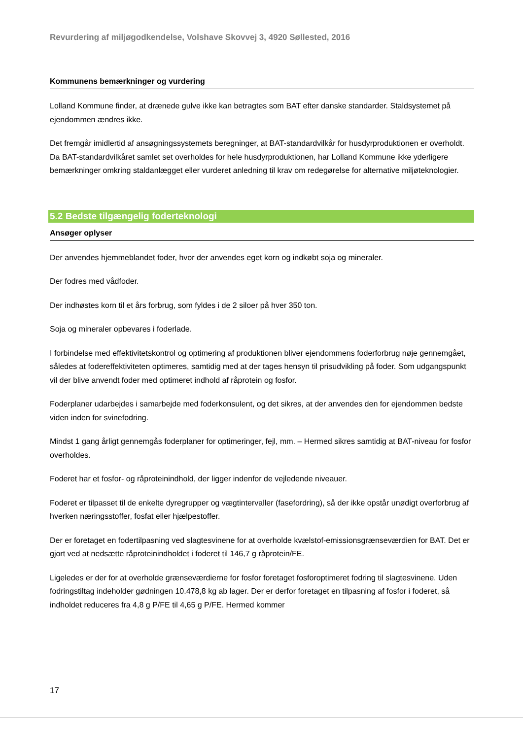Revurdering af miljøgodkendelse, Volshave Skovvej 3, 4920 Søllested, 2016
Kommunens bemærkninger og vurdering
Lolland Kommune finder, at drænede gulve ikke kan betragtes som BAT efter danske standarder. Staldsystemet på ejendommen ændres ikke.
Det fremgår imidlertid af ansøgningssystemets beregninger, at BAT-standardvilkår for husdyrproduktionen er overholdt. Da BAT-standardvilkåret samlet set overholdes for hele husdyrproduktionen, har Lolland Kommune ikke yderligere bemærkninger omkring staldanlægget eller vurderet anledning til krav om redegørelse for alternative miljøteknologier.
5.2 Bedste tilgængelig foderteknologi
Ansøger oplyser
Der anvendes hjemmeblandet foder, hvor der anvendes eget korn og indkøbt soja og mineraler.
Der fodres med vådfoder.
Der indhøstes korn til et års forbrug, som fyldes i de 2 siloer på hver 350 ton.
Soja og mineraler opbevares i foderlade.
I forbindelse med effektivitetskontrol og optimering af produktionen bliver ejendommens foderforbrug nøje gennemgået, således at fodereffektiviteten optimeres, samtidig med at der tages hensyn til prisudvikling på foder. Som udgangspunkt vil der blive anvendt foder med optimeret indhold af råprotein og fosfor.
Foderplaner udarbejdes i samarbejde med foderkonsulent, og det sikres, at der anvendes den for ejendommen bedste viden inden for svinefodring.
Mindst 1 gang årligt gennemgås foderplaner for optimeringer, fejl, mm. – Hermed sikres samtidig at BAT-niveau for fosfor overholdes.
Foderet har et fosfor- og råproteinindhold, der ligger indenfor de vejledende niveauer.
Foderet er tilpasset til de enkelte dyregrupper og vægtintervaller (fasefordring), så der ikke opstår unødigt overforbrug af hverken næringsstoffer, fosfat eller hjælpestoffer.
Der er foretaget en fodertilpasning ved slagtesvinene for at overholde kvælstof-emissionsgrænseværdien for BAT. Det er gjort ved at nedsætte råproteinindholdet i foderet til 146,7 g råprotein/FE.
Ligeledes er der for at overholde grænseværdierne for fosfor foretaget fosforoptimeret fodring til slagtesvinene. Uden fodringstiltag indeholder gødningen 10.478,8 kg ab lager. Der er derfor foretaget en tilpasning af fosfor i foderet, så indholdet reduceres fra 4,8 g P/FE til 4,65 g P/FE. Hermed kommer
17